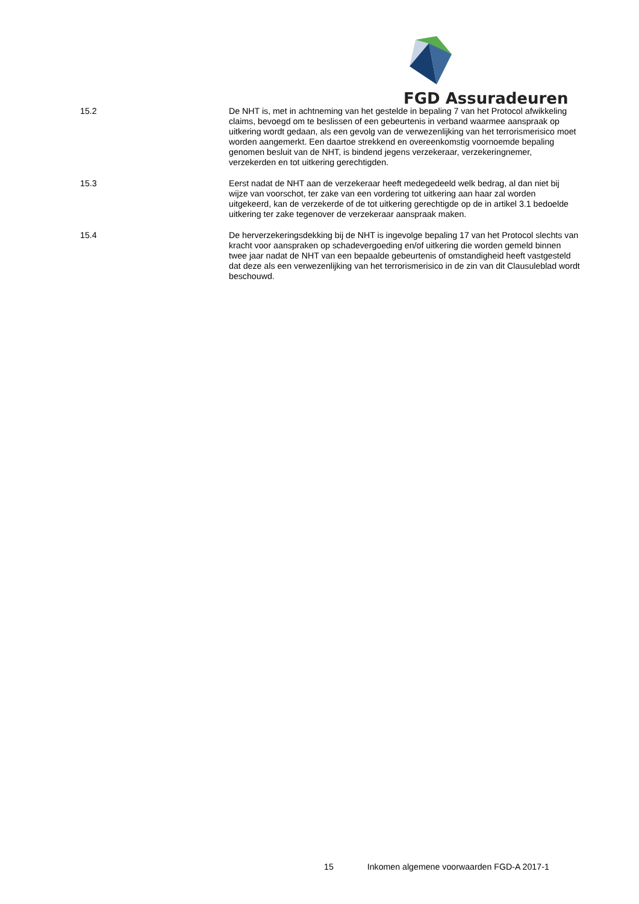FGD Assuradeuren
15.2 De NHT is, met in achtneming van het gestelde in bepaling 7 van het Protocol afwikkeling claims, bevoegd om te beslissen of een gebeurtenis in verband waarmee aanspraak op uitkering wordt gedaan, als een gevolg van de verwezenlijking van het terrorismerisico moet worden aangemerkt. Een daartoe strekkend en overeenkomstig voornoemde bepaling genomen besluit van de NHT, is bindend jegens verzekeraar, verzekeringnemer, verzekerden en tot uitkering gerechtigden.
15.3 Eerst nadat de NHT aan de verzekeraar heeft medegedeeld welk bedrag, al dan niet bij wijze van voorschot, ter zake van een vordering tot uitkering aan haar zal worden uitgekeerd, kan de verzekerde of de tot uitkering gerechtigde op de in artikel 3.1 bedoelde uitkering ter zake tegenover de verzekeraar aanspraak maken.
15.4 De herverzekeringsdekking bij de NHT is ingevolge bepaling 17 van het Protocol slechts van kracht voor aanspraken op schadevergoeding en/of uitkering die worden gemeld binnen twee jaar nadat de NHT van een bepaalde gebeurtenis of omstandigheid heeft vastgesteld dat deze als een verwezenlijking van het terrorismerisico in de zin van dit Clausuleblad wordt beschouwd.
15 Inkomen algemene voorwaarden FGD-A 2017-1